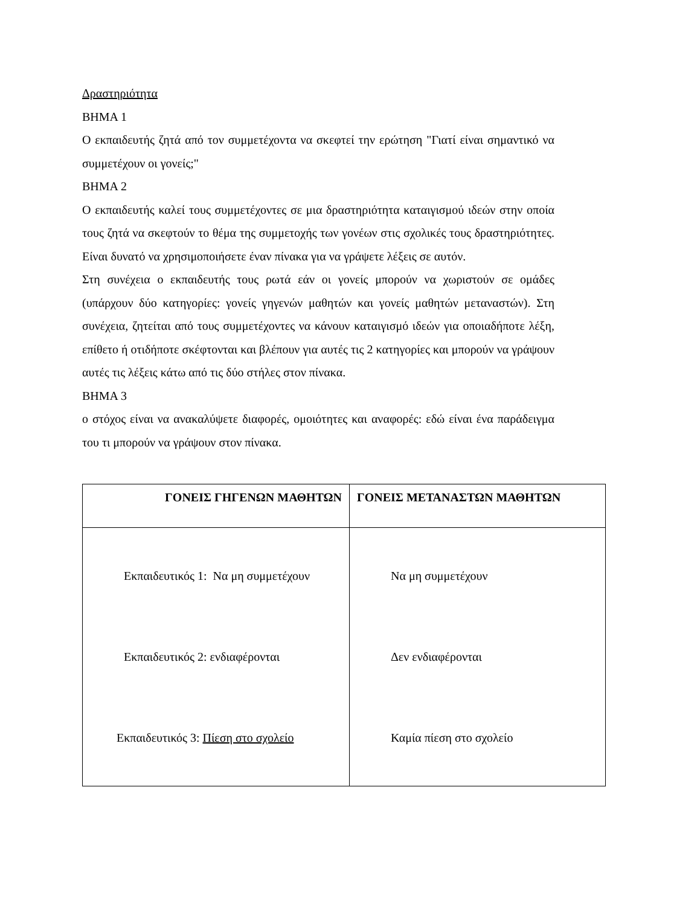Δραστηριότητα
ΒΗΜΑ 1
Ο εκπαιδευτής ζητά από τον συμμετέχοντα να σκεφτεί την ερώτηση "Γιατί είναι σημαντικό να συμμετέχουν οι γονείς;"
ΒΗΜΑ 2
Ο εκπαιδευτής καλεί τους συμμετέχοντες σε μια δραστηριότητα καταιγισμού ιδεών στην οποία τους ζητά να σκεφτούν το θέμα της συμμετοχής των γονέων στις σχολικές τους δραστηριότητες. Είναι δυνατό να χρησιμοποιήσετε έναν πίνακα για να γράψετε λέξεις σε αυτόν.
Στη συνέχεια ο εκπαιδευτής τους ρωτά εάν οι γονείς μπορούν να χωριστούν σε ομάδες (υπάρχουν δύο κατηγορίες: γονείς γηγενών μαθητών και γονείς μαθητών μεταναστών). Στη συνέχεια, ζητείται από τους συμμετέχοντες να κάνουν καταιγισμό ιδεών για οποιαδήποτε λέξη, επίθετο ή οτιδήποτε σκέφτονται και βλέπουν για αυτές τις 2 κατηγορίες και μπορούν να γράψουν αυτές τις λέξεις κάτω από τις δύο στήλες στον πίνακα.
ΒΗΜΑ 3
ο στόχος είναι να ανακαλύψετε διαφορές, ομοιότητες και αναφορές: εδώ είναι ένα παράδειγμα του τι μπορούν να γράψουν στον πίνακα.
| ΓΟΝΕΙΣ ΓΗΓΕΝΩΝ ΜΑΘΗΤΩΝ | ΓΟΝΕΙΣ ΜΕΤΑΝΑΣΤΩΝ ΜΑΘΗΤΩΝ |
| --- | --- |
| Εκπαιδευτικός 1: Να μη συμμετέχουν Εκπαιδευτικός 2: ενδιαφέρονται Εκπαιδευτικός 3: Πίεση στο σχολείο | Να μη συμμετέχουν Δεν ενδιαφέρονται Καμία πίεση στο σχολείο |